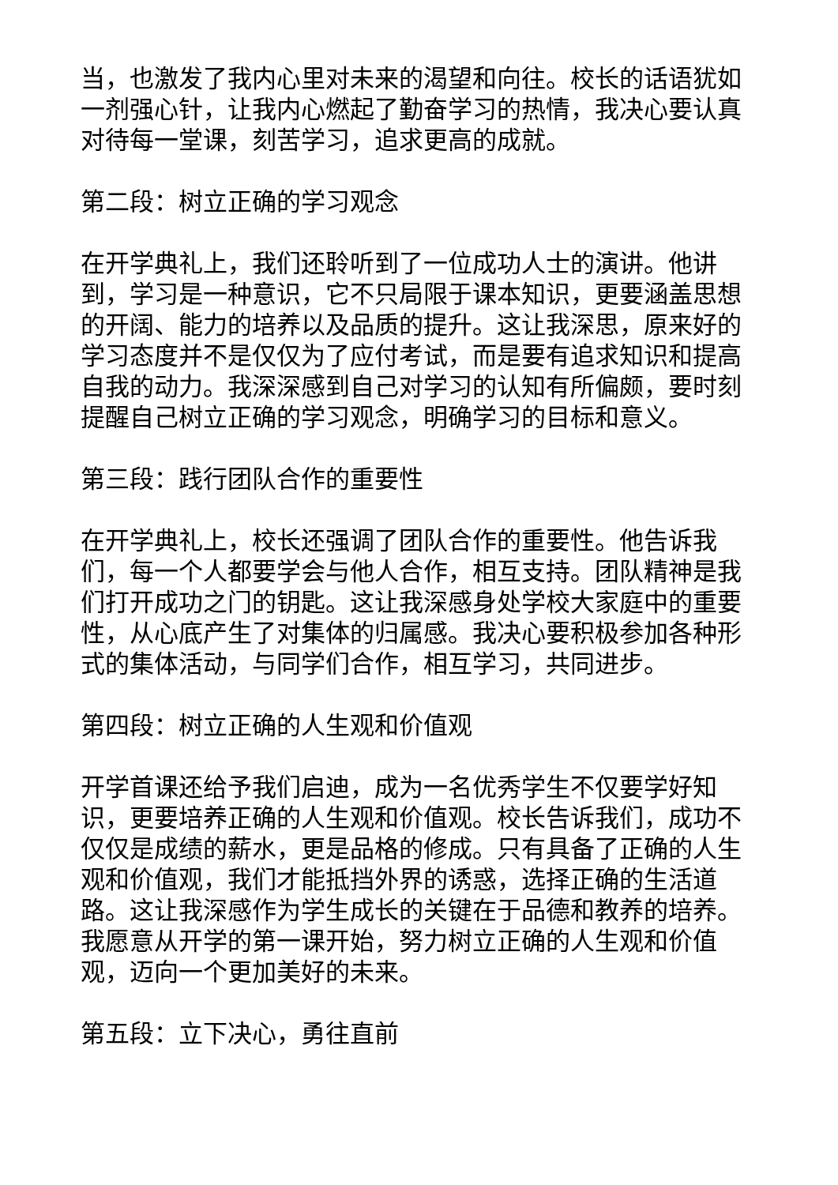当，也激发了我内心里对未来的渴望和向往。校长的话语犹如一剂强心针，让我内心燃起了勤奋学习的热情，我决心要认真对待每一堂课，刻苦学习，追求更高的成就。
第二段：树立正确的学习观念
在开学典礼上，我们还聆听到了一位成功人士的演讲。他讲到，学习是一种意识，它不只局限于课本知识，更要涵盖思想的开阔、能力的培养以及品质的提升。这让我深思，原来好的学习态度并不是仅仅为了应付考试，而是要有追求知识和提高自我的动力。我深深感到自己对学习的认知有所偏颇，要时刻提醒自己树立正确的学习观念，明确学习的目标和意义。
第三段：践行团队合作的重要性
在开学典礼上，校长还强调了团队合作的重要性。他告诉我们，每一个人都要学会与他人合作，相互支持。团队精神是我们打开成功之门的钥匙。这让我深感身处学校大家庭中的重要性，从心底产生了对集体的归属感。我决心要积极参加各种形式的集体活动，与同学们合作，相互学习，共同进步。
第四段：树立正确的人生观和价值观
开学首课还给予我们启迪，成为一名优秀学生不仅要学好知识，更要培养正确的人生观和价值观。校长告诉我们，成功不仅仅是成绩的薪水，更是品格的修成。只有具备了正确的人生观和价值观，我们才能抵挡外界的诱惑，选择正确的生活道路。这让我深感作为学生成长的关键在于品德和教养的培养。我愿意从开学的第一课开始，努力树立正确的人生观和价值观，迈向一个更加美好的未来。
第五段：立下决心，勇往直前